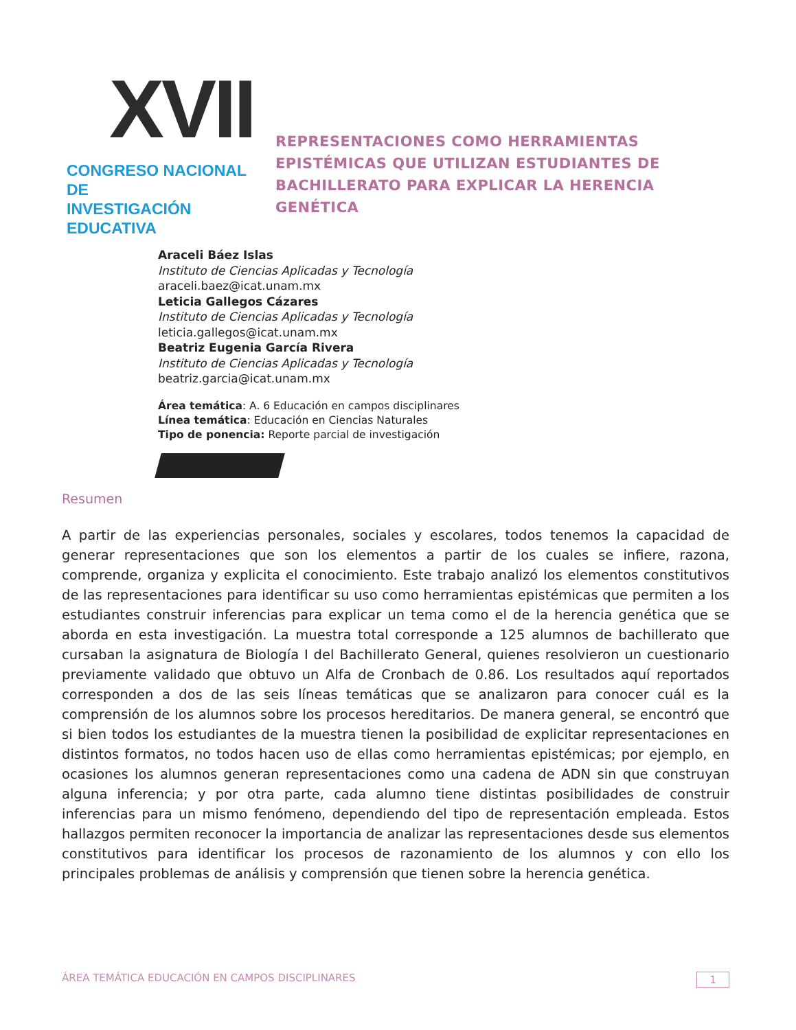XVII
CONGRESO NACIONAL DE
INVESTIGACIÓN EDUCATIVA
REPRESENTACIONES COMO HERRAMIENTAS EPISTÉMICAS QUE UTILIZAN ESTUDIANTES DE BACHILLERATO PARA EXPLICAR LA HERENCIA GENÉTICA
Araceli Báez Islas
Instituto de Ciencias Aplicadas y Tecnología
araceli.baez@icat.unam.mx
Leticia Gallegos Cázares
Instituto de Ciencias Aplicadas y Tecnología
leticia.gallegos@icat.unam.mx
Beatriz Eugenia García Rivera
Instituto de Ciencias Aplicadas y Tecnología
beatriz.garcia@icat.unam.mx
Área temática: A. 6 Educación en campos disciplinares
Línea temática: Educación en Ciencias Naturales
Tipo de ponencia: Reporte parcial de investigación
Resumen
A partir de las experiencias personales, sociales y escolares, todos tenemos la capacidad de generar representaciones que son los elementos a partir de los cuales se infiere, razona, comprende, organiza y explicita el conocimiento. Este trabajo analizó los elementos constitutivos de las representaciones para identificar su uso como herramientas epistémicas que permiten a los estudiantes construir inferencias para explicar un tema como el de la herencia genética que se aborda en esta investigación. La muestra total corresponde a 125 alumnos de bachillerato que cursaban la asignatura de Biología I del Bachillerato General, quienes resolvieron un cuestionario previamente validado que obtuvo un Alfa de Cronbach de 0.86. Los resultados aquí reportados corresponden a dos de las seis líneas temáticas que se analizaron para conocer cuál es la comprensión de los alumnos sobre los procesos hereditarios. De manera general, se encontró que si bien todos los estudiantes de la muestra tienen la posibilidad de explicitar representaciones en distintos formatos, no todos hacen uso de ellas como herramientas epistémicas; por ejemplo, en ocasiones los alumnos generan representaciones como una cadena de ADN sin que construyan alguna inferencia; y por otra parte, cada alumno tiene distintas posibilidades de construir inferencias para un mismo fenómeno, dependiendo del tipo de representación empleada. Estos hallazgos permiten reconocer la importancia de analizar las representaciones desde sus elementos constitutivos para identificar los procesos de razonamiento de los alumnos y con ello los principales problemas de análisis y comprensión que tienen sobre la herencia genética.
ÁREA TEMÁTICA EDUCACIÓN EN CAMPOS DISCIPLINARES 1